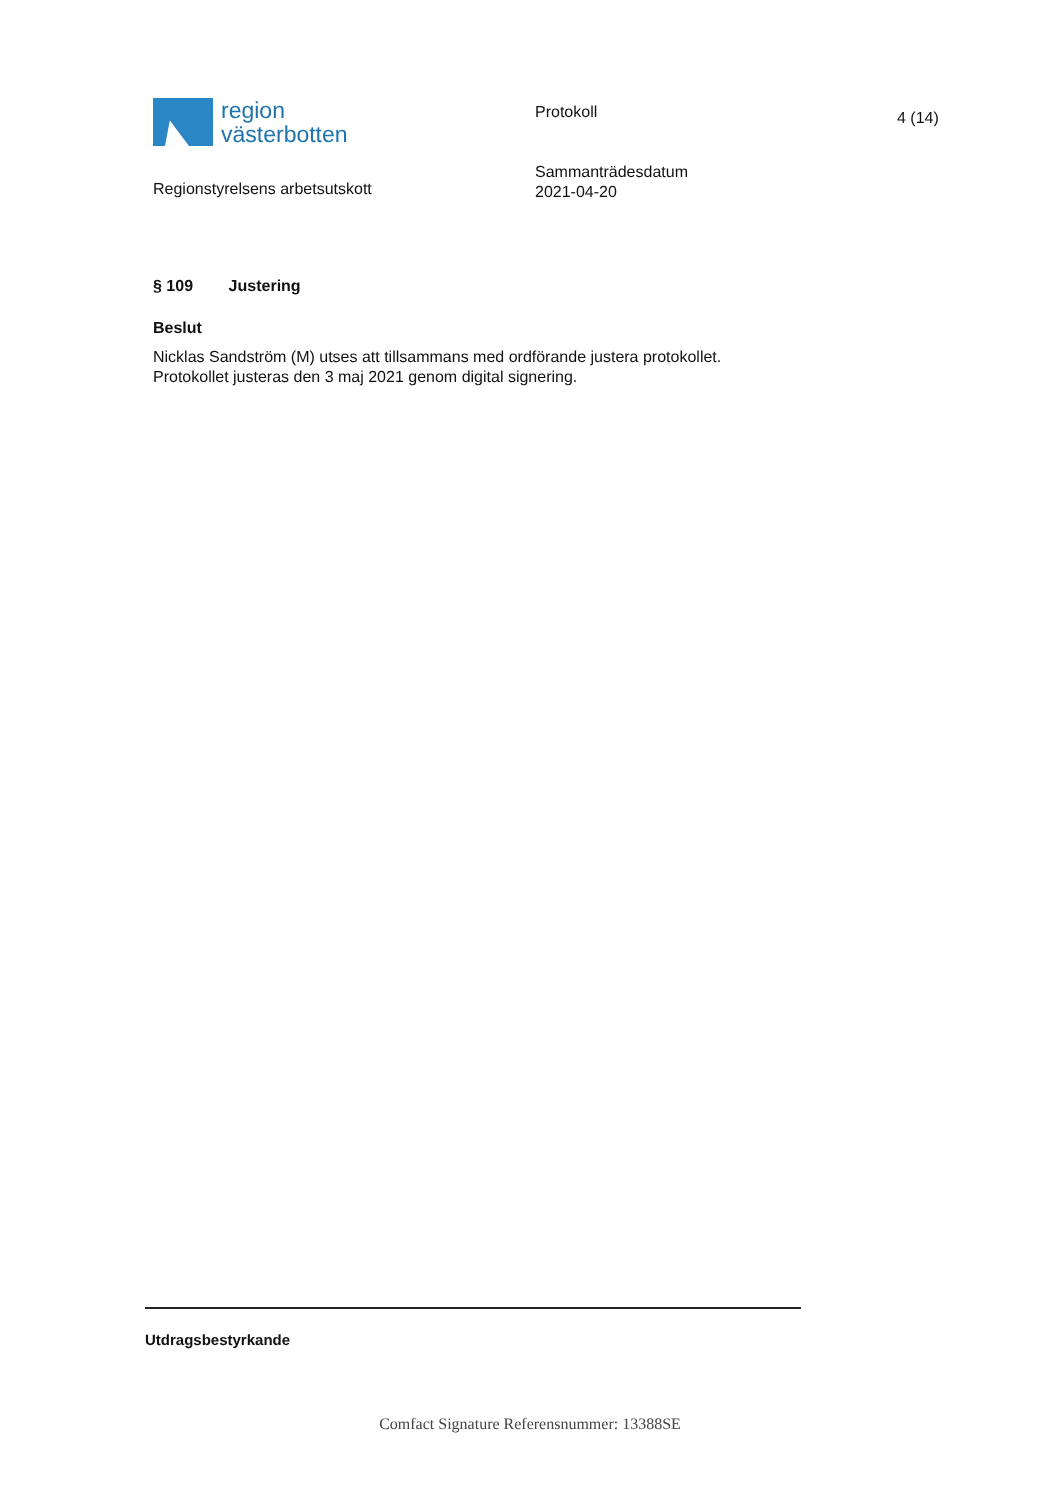region
västerbotten
Protokoll 4 (14)
Regionstyrelsens arbetsutskott
Sammanträdesdatum
2021-04-20
§ 109 Justering
Beslut
Nicklas Sandström (M) utses att tillsammans med ordförande justera protokollet.
Protokollet justeras den 3 maj 2021 genom digital signering.
Utdragsbestyrkande
Comfact Signature Referensnummer: 13388SE